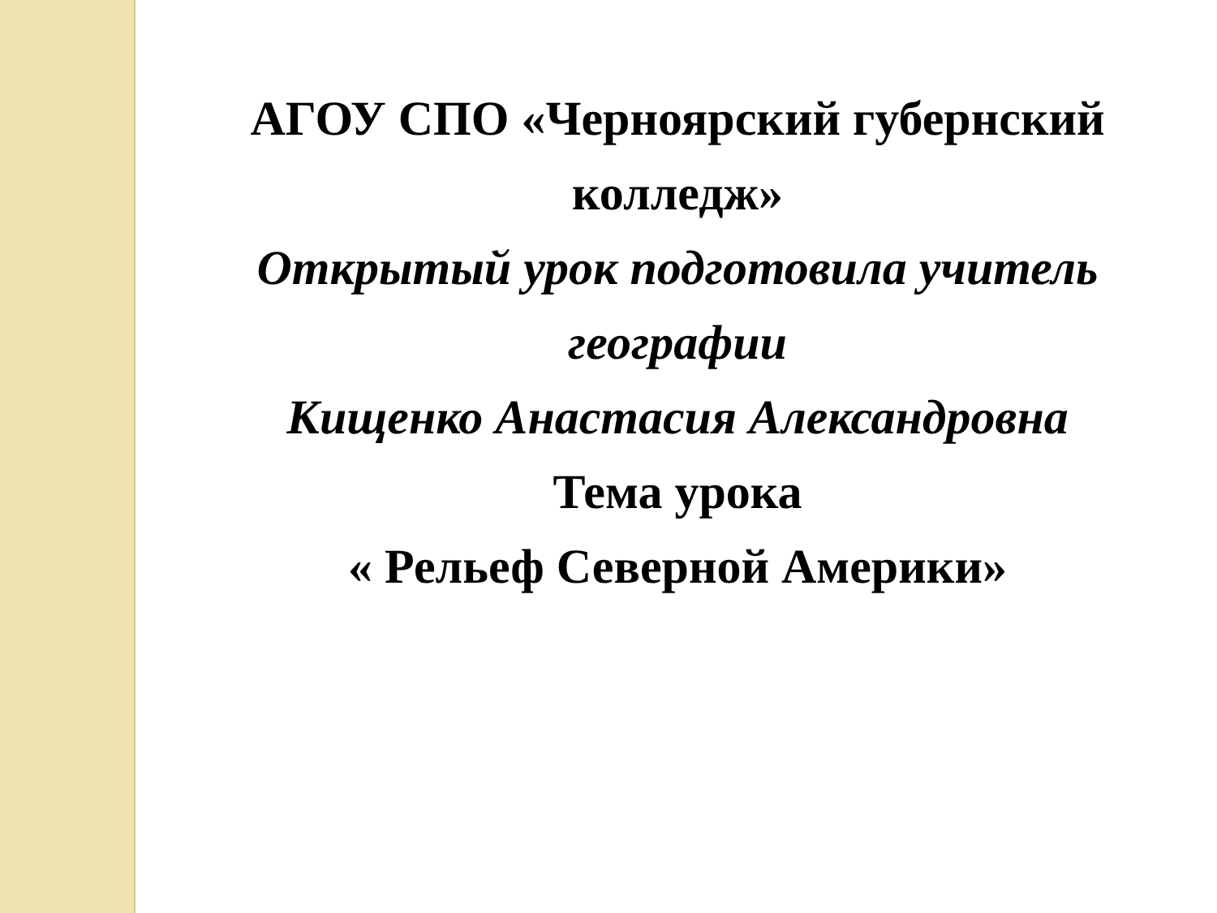АГОУ СПО «Черноярский губернский колледж»
Открытый урок подготовила учитель географии
Кищенко Анастасия Александровна
Тема урока
« Рельеф Северной Америки»